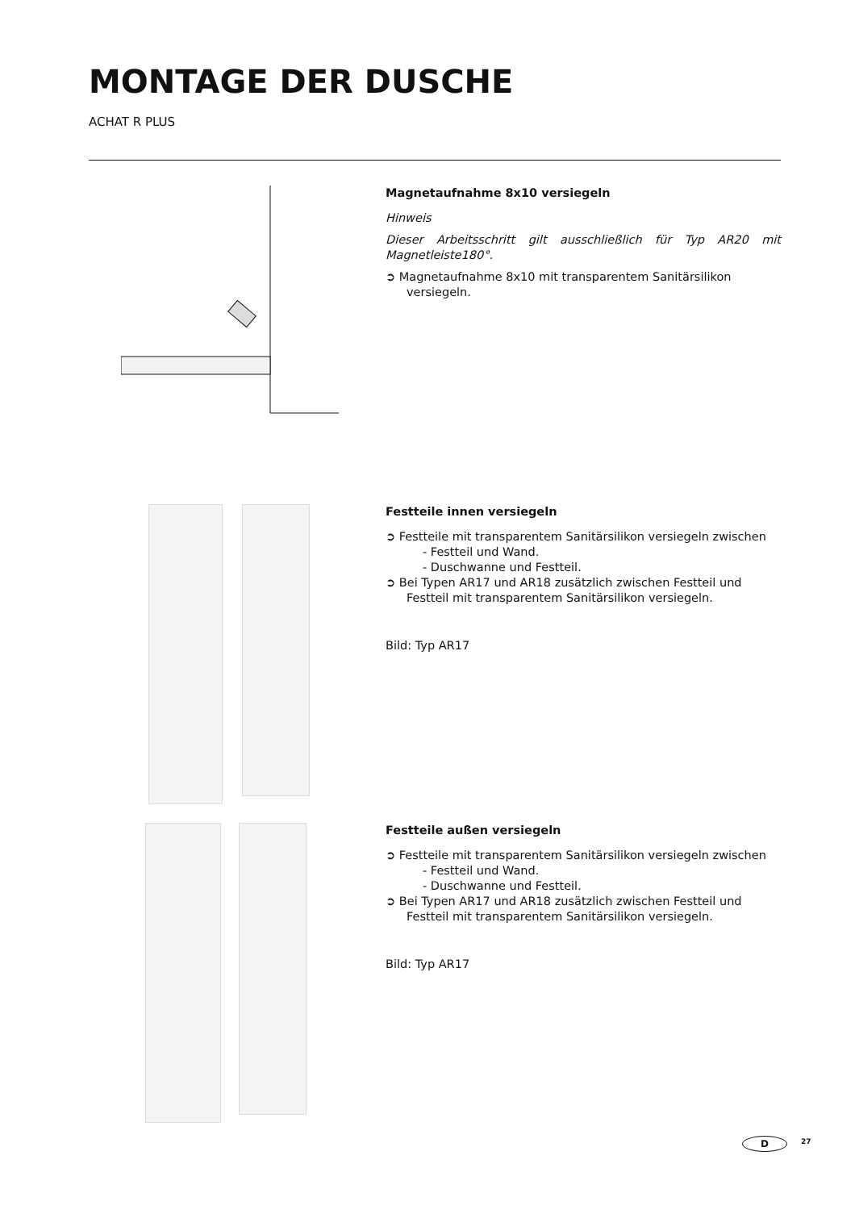MONTAGE DER DUSCHE
ACHAT R PLUS
Magnetaufnahme 8x10 versiegeln
Hinweis
Dieser Arbeitsschritt gilt ausschließlich für Typ AR20 mit Magnetleiste180°.
➲ Magnetaufnahme 8x10 mit transparentem Sanitärsilikon versiegeln.
Festteile innen versiegeln
➲ Festteile mit transparentem Sanitärsilikon versiegeln zwischen
- Festteil und Wand.
- Duschwanne und Festteil.
➲ Bei Typen AR17 und AR18 zusätzlich zwischen Festteil und Festteil mit transparentem Sanitärsilikon versiegeln.
Bild: Typ AR17
Festteile außen versiegeln
➲ Festteile mit transparentem Sanitärsilikon versiegeln zwischen
- Festteil und Wand.
- Duschwanne und Festteil.
➲ Bei Typen AR17 und AR18 zusätzlich zwischen Festteil und Festteil mit transparentem Sanitärsilikon versiegeln.
Bild: Typ AR17
D 27